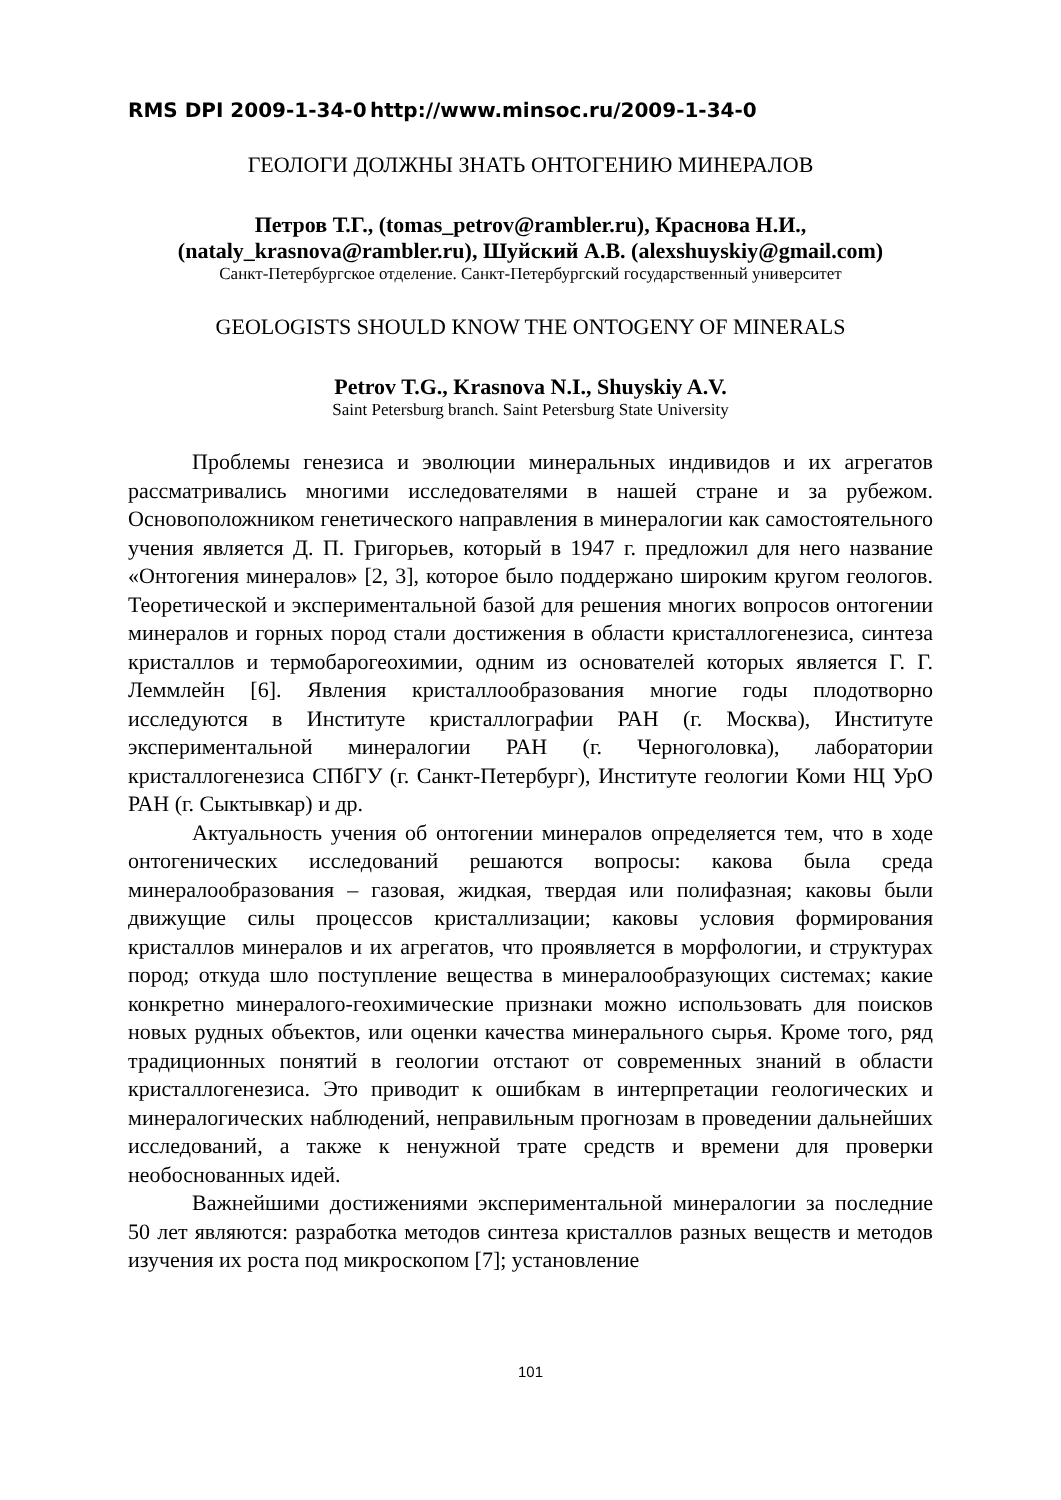RMS DPI 2009-1-34-0 http://www.minsoc.ru/2009-1-34-0
ГЕОЛОГИ ДОЛЖНЫ ЗНАТЬ ОНТОГЕНИЮ МИНЕРАЛОВ
Петров Т.Г., (tomas_petrov@rambler.ru), Краснова Н.И.,
(nataly_krasnova@rambler.ru), Шуйский А.В. (alexshuyskiy@gmail.com)
Санкт-Петербургское отделение. Санкт-Петербургский государственный университет
GEOLOGISTS SHOULD KNOW THE ONTOGENY OF MINERALS
Petrov T.G., Krasnova N.I., Shuyskiy A.V.
Saint Petersburg branch. Saint Petersburg State University
Проблемы генезиса и эволюции минеральных индивидов и их агрегатов рассматривались многими исследователями в нашей стране и за рубежом. Основоположником генетического направления в минералогии как самостоятельного учения является Д. П. Григорьев, который в 1947 г. предложил для него название «Онтогения минералов» [2, 3], которое было поддержано широким кругом геологов. Теоретической и экспериментальной базой для решения многих вопросов онтогении минералов и горных пород стали достижения в области кристаллогенезиса, синтеза кристаллов и термобарогеохимии, одним из основателей которых является Г. Г. Леммлейн [6]. Явления кристаллообразования многие годы плодотворно исследуются в Институте кристаллографии РАН (г. Москва), Институте экспериментальной минералогии РАН (г. Черноголовка), лаборатории кристаллогенезиса СПбГУ (г. Санкт-Петербург), Институте геологии Коми НЦ УрО РАН (г. Сыктывкар) и др.
Актуальность учения об онтогении минералов определяется тем, что в ходе онтогенических исследований решаются вопросы: какова была среда минералообразования – газовая, жидкая, твердая или полифазная; каковы были движущие силы процессов кристаллизации; каковы условия формирования кристаллов минералов и их агрегатов, что проявляется в морфологии, и структурах пород; откуда шло поступление вещества в минералообразующих системах; какие конкретно минералого-геохимические признаки можно использовать для поисков новых рудных объектов, или оценки качества минерального сырья. Кроме того, ряд традиционных понятий в геологии отстают от современных знаний в области кристаллогенезиса. Это приводит к ошибкам в интерпретации геологических и минералогических наблюдений, неправильным прогнозам в проведении дальнейших исследований, а также к ненужной трате средств и времени для проверки необоснованных идей.
Важнейшими достижениями экспериментальной минералогии за последние 50 лет являются: разработка методов синтеза кристаллов разных веществ и методов изучения их роста под микроскопом [7]; установление
101